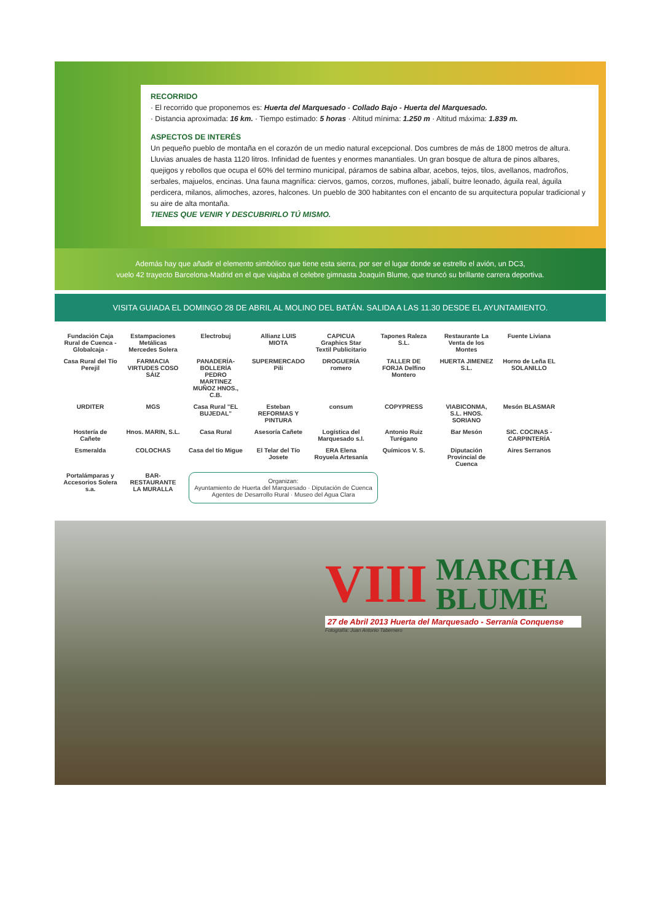RECORRIDO
· El recorrido que proponemos es: Huerta del Marquesado - Collado Bajo - Huerta del Marquesado.
· Distancia aproximada: 16 km. · Tiempo estimado: 5 horas · Altitud mínima: 1.250 m · Altitud máxima: 1.839 m.
ASPECTOS DE INTERÉS
Un pequeño pueblo de montaña en el corazón de un medio natural excepcional. Dos cumbres de más de 1800 metros de altura. Lluvias anuales de hasta 1120 litros. Infinidad de fuentes y enormes manantiales. Un gran bosque de altura de pinos albares, quejigos y rebollos que ocupa el 60% del termino municipal, páramos de sabina albar, acebos, tejos, tilos, avellanos, madroños, serbales, majuelos, encinas. Una fauna magnífica: ciervos, gamos, corzos, muflones, jabalí, buitre leonado, águila real, águila perdicera, milanos, alimoches, azores, halcones. Un pueblo de 300 habitantes con el encanto de su arquitectura popular tradicional y su aire de alta montaña.
TIENES QUE VENIR Y DESCUBRIRLO TÚ MISMO.
Además hay que añadir el elemento simbólico que tiene esta sierra, por ser el lugar donde se estrello el avión, un DC3,
vuelo 42 trayecto Barcelona-Madrid en el que viajaba el celebre gimnasta Joaquín Blume, que truncó su brillante carrera deportiva.
VISITA GUIADA EL DOMINGO 28 DE ABRIL AL MOLINO DEL BATÁN. SALIDA A LAS 11.30 DESDE EL AYUNTAMIENTO.
Fundación Caja Rural de Cuenca - Globalcaja - Estampaciones Metálicas Mercedes Solera Electrobuj Allianz LUIS MIOTA CAPICUA Graphics Star Textil Publicitario Tapones Raleza S.L. Restaurante La Venta de los Montes Fuente Liviana Casa Rural del Tío Perejil FARMACIA VIRTUDES COSO SÁIZ PANADERÍA-BOLLERÍA PEDRO MARTINEZ MUÑOZ HNOS., C.B. SUPERMERCADO Pili DROGUERÍA romero TALLER DE FORJA Delfino Montero HUERTA JIMENEZ S.L. Horno de Leña EL SOLANILLO URDITER MGS Casa Rural "EL BUJEDAL" Esteban REFORMAS Y PINTURA consum COPYPRESS VIABICONMA, S.L. HNOS. SORIANO Mesón BLASMAR Hostería de Cañete Hnos. MARIN, S.L. Casa Rural Asesoría Cañete Logística del Marquesado s.l. Antonio Ruiz Turégano Bar Mesón SIC. COCINAS - CARPINTERÍA Esmeralda COLOCHAS Casa del tío Migue El Telar del Tío Josete ERA Elena Royuela Artesanía Químicos V. S. Diputación Provincial de Cuenca Aires Serranos Portalámparas y Accesorios Solera s.a. BAR-RESTAURANTE LA MURALLA
Organizan:
Ayuntamiento de Huerta del Marquesado · Diputación de Cuenca Agentes de Desarrollo Rural · Museo del Agua Clara
VIII MARCHA
BLUME
27 de Abril 2013 Huerta del Marquesado - Serranía Conquense
Fotografía: Juan Antonio Tabernero